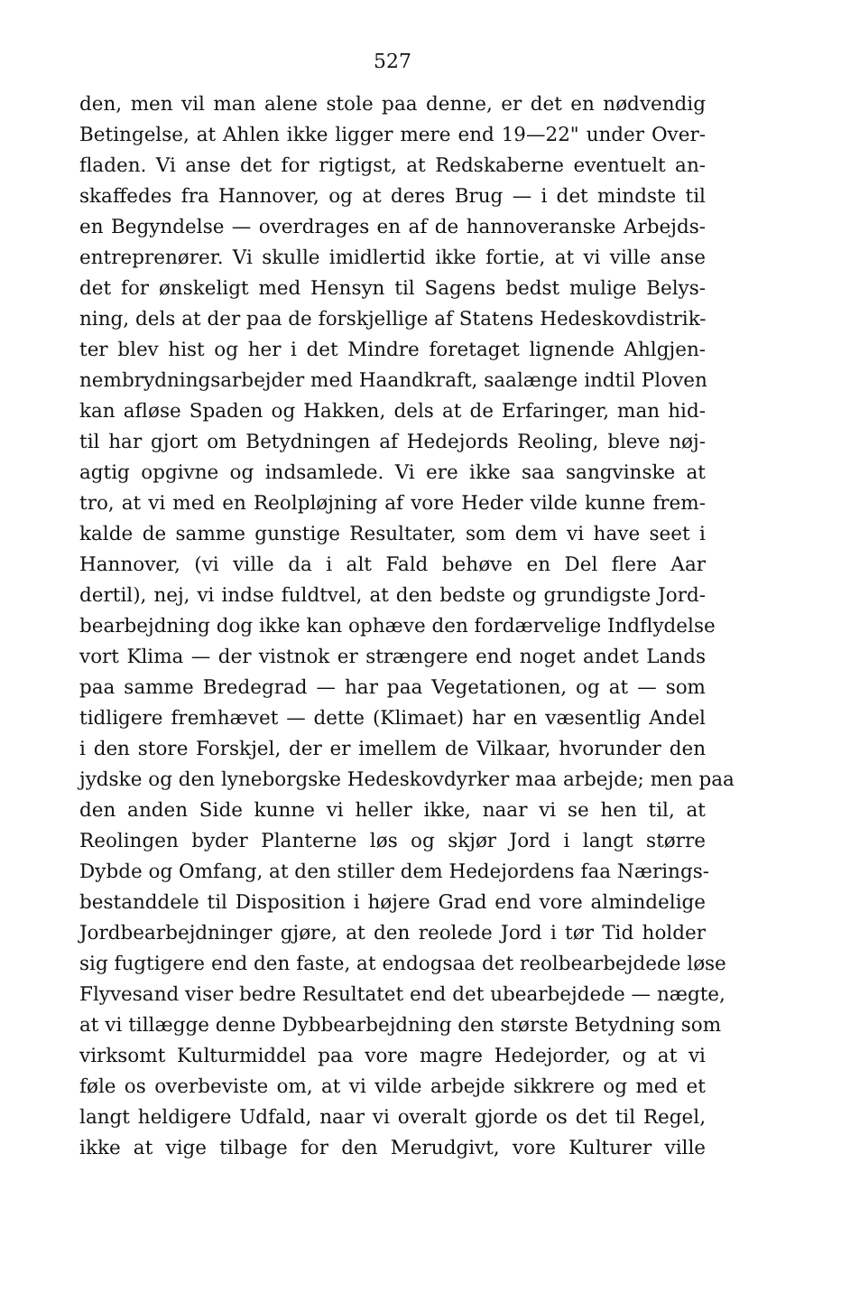527
den, men vil man alene stole paa denne, er det en nødvendig
Betingelse, at Ahlen ikke ligger mere end 19—22" under Over-
fladen. Vi anse det for rigtigst, at Redskaberne eventuelt an-
skaffedes fra Hannover, og at deres Brug — i det mindste til
en Begyndelse — overdrages en af de hannoveranske Arbejds-
entreprenører. Vi skulle imidlertid ikke fortie, at vi ville anse
det for ønskeligt med Hensyn til Sagens bedst mulige Belys-
ning, dels at der paa de forskjellige af Statens Hedeskovdistrik-
ter blev hist og her i det Mindre foretaget lignende Ahlgjen-
nembrydningsarbejder med Haandkraft, saalænge indtil Ploven
kan afløse Spaden og Hakken, dels at de Erfaringer, man hid-
til har gjort om Betydningen af Hedejords Reoling, bleve nøj-
agtig opgivne og indsamlede. Vi ere ikke saa sangvinske at
tro, at vi med en Reolpløjning af vore Heder vilde kunne frem-
kalde de samme gunstige Resultater, som dem vi have seet i
Hannover, (vi ville da i alt Fald behøve en Del flere Aar
dertil), nej, vi indse fuldtvel, at den bedste og grundigste Jord-
bearbejdning dog ikke kan ophæve den fordærvelige Indflydelse
vort Klima — der vistnok er strængere end noget andet Lands
paa samme Bredegrad — har paa Vegetationen, og at — som
tidligere fremhævet — dette (Klimaet) har en væsentlig Andel
i den store Forskjel, der er imellem de Vilkaar, hvorunder den
jydske og den lyneborgske Hedeskovdyrker maa arbejde; men paa
den anden Side kunne vi heller ikke, naar vi se hen til, at
Reolingen byder Planterne løs og skjør Jord i langt større
Dybde og Omfang, at den stiller dem Hedejordens faa Nærings-
bestanddele til Disposition i højere Grad end vore almindelige
Jordbearbejdninger gjøre, at den reolede Jord i tør Tid holder
sig fugtigere end den faste, at endogsaa det reolbearbejdede løse
Flyvesand viser bedre Resultatet end det ubearbejdede — nægte,
at vi tillægge denne Dybbearbejdning den største Betydning som
virksomt Kulturmiddel paa vore magre Hedejorder, og at vi
føle os overbeviste om, at vi vilde arbejde sikkrere og med et
langt heldigere Udfald, naar vi overalt gjorde os det til Regel,
ikke at vige tilbage for den Merudgivt, vore Kulturer ville